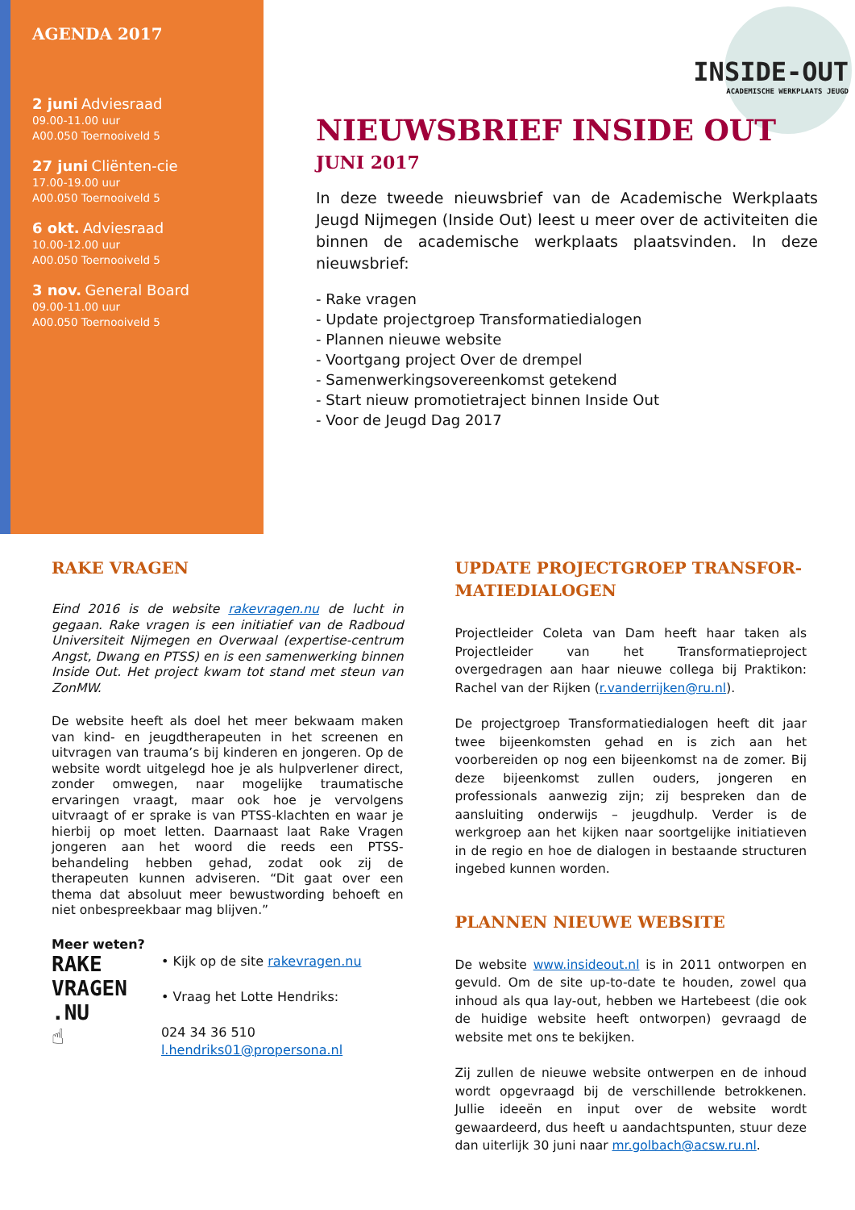AGENDA 2017
2 juni Adviesraad
09.00-11.00 uur
A00.050 Toernooiveld 5
27 juni Cliënten-cie
17.00-19.00 uur
A00.050 Toernooiveld 5
6 okt. Adviesraad
10.00-12.00 uur
A00.050 Toernooiveld 5
3 nov. General Board
09.00-11.00 uur
A00.050 Toernooiveld 5
INSIDE-OUT
ACADEMISCHE WERKPLAATS JEUGD
NIEUWSBRIEF INSIDE OUT
JUNI 2017
In deze tweede nieuwsbrief van de Academische Werkplaats Jeugd Nijmegen (Inside Out) leest u meer over de activiteiten die binnen de academische werkplaats plaatsvinden. In deze nieuwsbrief:
- Rake vragen
- Update projectgroep Transformatiedialogen
- Plannen nieuwe website
- Voortgang project Over de drempel
- Samenwerkingsovereenkomst getekend
- Start nieuw promotietraject binnen Inside Out
- Voor de Jeugd Dag 2017
RAKE VRAGEN
Eind 2016 is de website rakevragen.nu de lucht in gegaan. Rake vragen is een initiatief van de Radboud Universiteit Nijmegen en Overwaal (expertise-centrum Angst, Dwang en PTSS) en is een samenwerking binnen Inside Out. Het project kwam tot stand met steun van ZonMW.
De website heeft als doel het meer bekwaam maken van kind- en jeugdtherapeuten in het screenen en uitvragen van trauma’s bij kinderen en jongeren. Op de website wordt uitgelegd hoe je als hulpverlener direct, zonder omwegen, naar mogelijke traumatische ervaringen vraagt, maar ook hoe je vervolgens uitvraagt of er sprake is van PTSS-klachten en waar je hierbij op moet letten. Daarnaast laat Rake Vragen jongeren aan het woord die reeds een PTSS-behandeling hebben gehad, zodat ook zij de therapeuten kunnen adviseren. “Dit gaat over een thema dat absoluut meer bewustwording behoeft en niet onbespreekbaar mag blijven.”
Meer weten?
RAKE
VRAGEN
.NU
☝
• Kijk op de site rakevragen.nu
• Vraag het Lotte Hendriks:
024 34 36 510
l.hendriks01@propersona.nl
UPDATE PROJECTGROEP TRANSFOR-MATIEDIALOGEN
Projectleider Coleta van Dam heeft haar taken als Projectleider van het Transformatieproject overgedragen aan haar nieuwe collega bij Praktikon: Rachel van der Rijken (r.vanderrijken@ru.nl).
De projectgroep Transformatiedialogen heeft dit jaar twee bijeenkomsten gehad en is zich aan het voorbereiden op nog een bijeenkomst na de zomer. Bij deze bijeenkomst zullen ouders, jongeren en professionals aanwezig zijn; zij bespreken dan de aansluiting onderwijs – jeugdhulp. Verder is de werkgroep aan het kijken naar soortgelijke initiatieven in de regio en hoe de dialogen in bestaande structuren ingebed kunnen worden.
PLANNEN NIEUWE WEBSITE
De website www.insideout.nl is in 2011 ontworpen en gevuld. Om de site up-to-date te houden, zowel qua inhoud als qua lay-out, hebben we Hartebeest (die ook de huidige website heeft ontworpen) gevraagd de website met ons te bekijken.
Zij zullen de nieuwe website ontwerpen en de inhoud wordt opgevraagd bij de verschillende betrokkenen. Jullie ideeën en input over de website wordt gewaardeerd, dus heeft u aandachtspunten, stuur deze dan uiterlijk 30 juni naar mr.golbach@acsw.ru.nl.